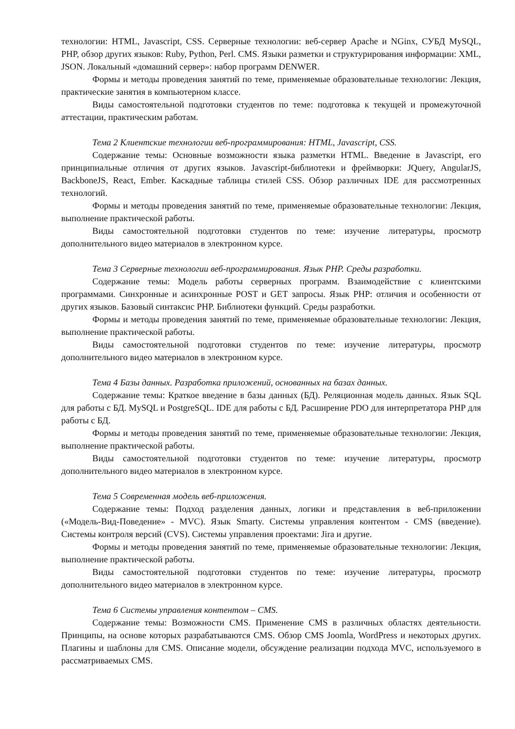технологии: HTML, Javascript, CSS. Серверные технологии: веб-сервер Apache и NGinx, СУБД MySQL, PHP, обзор других языков: Ruby, Python, Perl. CMS. Языки разметки и структурирования информации: XML, JSON. Локальный «домашний сервер»: набор программ DENWER.
Формы и методы проведения занятий по теме, применяемые образовательные технологии: Лекция, практические занятия в компьютерном классе.
Виды самостоятельной подготовки студентов по теме: подготовка к текущей и промежуточной аттестации, практическим работам.
Тема 2 Клиентские технологии веб-программирования: HTML, Javascript, CSS.
Содержание темы: Основные возможности языка разметки HTML. Введение в Javascript, его принципиальные отличия от других языков. Javascript-библиотеки и фреймворки: JQuery, AngularJS, BackboneJS, React, Ember. Каскадные таблицы стилей CSS. Обзор различных IDE для рассмотренных технологий.
Формы и методы проведения занятий по теме, применяемые образовательные технологии: Лекция, выполнение практической работы.
Виды самостоятельной подготовки студентов по теме: изучение литературы, просмотр дополнительного видео материалов в электронном курсе.
Тема 3 Серверные технологии веб-программирования. Язык PHP. Среды разработки.
Содержание темы: Модель работы серверных программ. Взаимодействие с клиентскими программами. Синхронные и асинхронные POST и GET запросы. Язык PHP: отличия и особенности от других языков. Базовый синтаксис PHP. Библиотеки функций. Среды разработки.
Формы и методы проведения занятий по теме, применяемые образовательные технологии: Лекция, выполнение практической работы.
Виды самостоятельной подготовки студентов по теме: изучение литературы, просмотр дополнительного видео материалов в электронном курсе.
Тема 4 Базы данных. Разработка приложений, основанных на базах данных.
Содержание темы: Краткое введение в базы данных (БД). Реляционная модель данных. Язык SQL для работы с БД. MySQL и PostgreSQL. IDE для работы с БД. Расширение PDO для интерпретатора PHP для работы с БД.
Формы и методы проведения занятий по теме, применяемые образовательные технологии: Лекция, выполнение практической работы.
Виды самостоятельной подготовки студентов по теме: изучение литературы, просмотр дополнительного видео материалов в электронном курсе.
Тема 5 Современная модель веб-приложения.
Содержание темы: Подход разделения данных, логики и представления в веб-приложении («Модель-Вид-Поведение» - MVC). Язык Smarty. Системы управления контентом - CMS (введение). Системы контроля версий (CVS). Системы управления проектами: Jira и другие.
Формы и методы проведения занятий по теме, применяемые образовательные технологии: Лекция, выполнение практической работы.
Виды самостоятельной подготовки студентов по теме: изучение литературы, просмотр дополнительного видео материалов в электронном курсе.
Тема 6 Системы управления контентом – CMS.
Содержание темы: Возможности CMS. Применение CMS в различных областях деятельности. Принципы, на основе которых разрабатываются CMS. Обзор CMS Joomla, WordPress и некоторых других. Плагины и шаблоны для CMS. Описание модели, обсуждение реализации подхода MVC, используемого в рассматриваемых CMS.